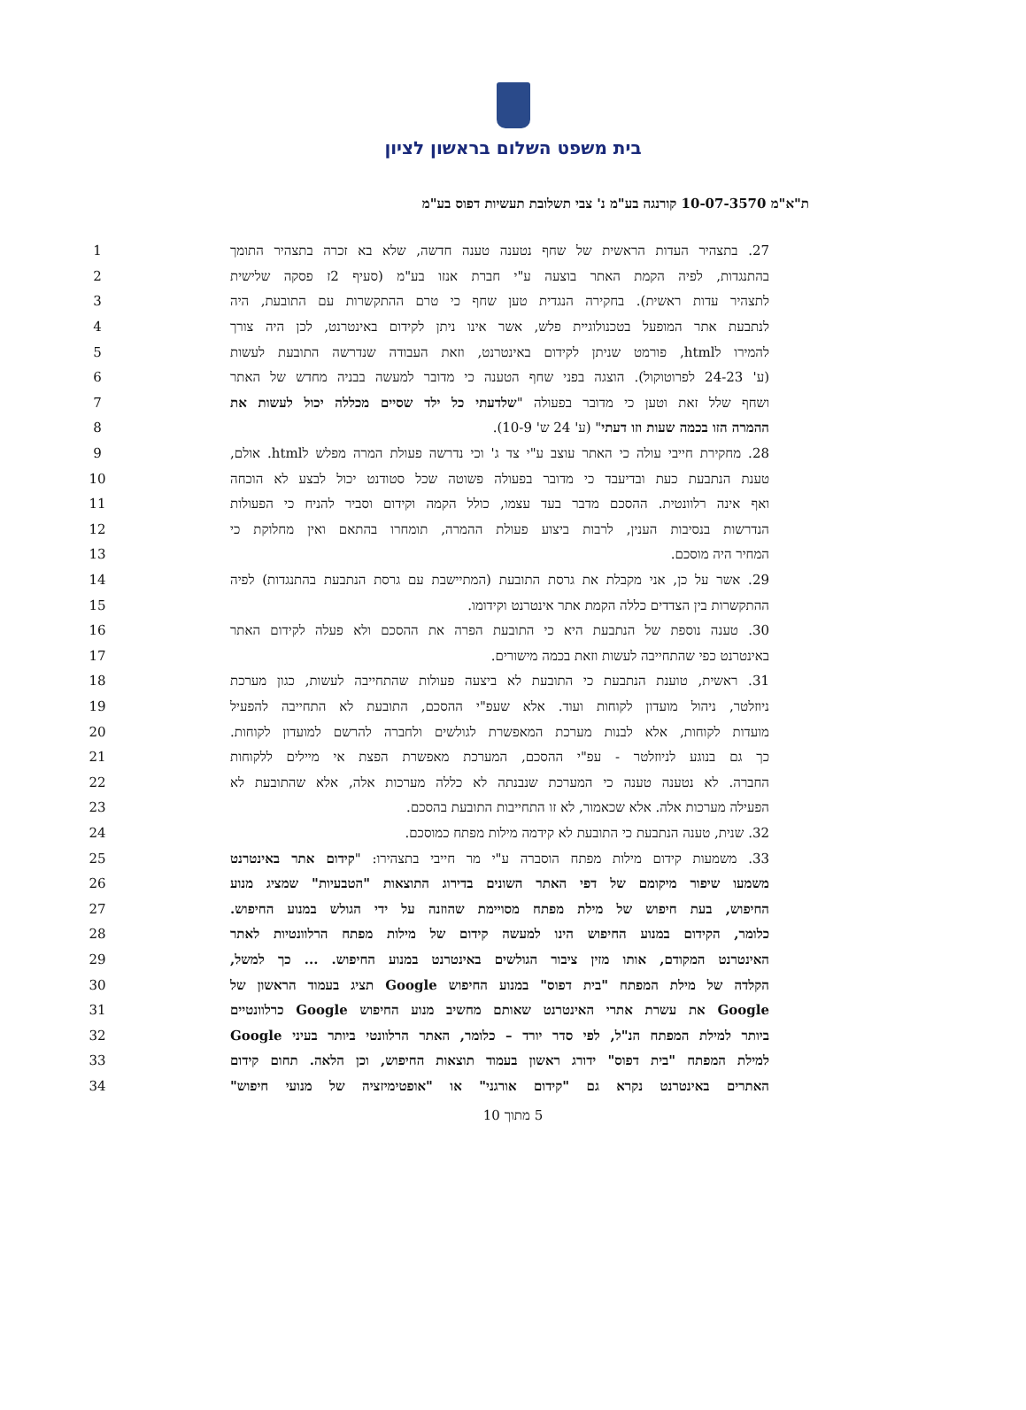בית משפט השלום בראשון לציון
ת"א"מ 10-07-3570 קורנגה בע"מ נ' צבי תשלובת תעשיות דפוס בע"מ
| 1 | 27. בתצהיר העדות הראשית של שחף נטענה טענה חדשה, שלא בא זכרה בתצהיר התומך |
| 2 | בהתנגדות, לפיה הקמת האתר בוצעה ע"י חברת אנזו בע"מ (סעיף 2ז פסקה שלישית |
| 3 | לתצהיר עדות ראשית). בחקירה הנגדית טען שחף כי טרם ההתקשרות עם התובעת, היה |
| 4 | לנתבעת אתר המופעל בטכנולוגיית פלש, אשר אינו ניתן לקידום באינטרנט, לכן היה צורך |
| 5 | להמירו לhtml, פורמט שניתן לקידום באינטרנט, וזאת העבודה שנדרשה התובעת לעשות |
| 6 | (ע' 24-23 לפרוטוקול). הוצגה בפני שחף הטענה כי מדובר למעשה בבניה מחדש של האתר |
| 7 | ושחף שלל זאת וטען כי מדובר בפעולה " שלדעתי כל ילד שסיים מכללה יכול לעשות את |
| 8 | ההמרה הזו בכמה שעות וזו דעתי " (ע' 24 ש' 10-9). |
| 9 | 28. מחקירת חייבי עולה כי האתר עוצב ע"י צד ג' וכי נדרשה פעולת המרה מפלש לhtml. אולם, |
| 10 | טענת הנתבעת כעת ובדיעבד כי מדובר בפעולה פשוטה שכל סטודנט יכול לבצע לא הוכחה |
| 11 | ואף אינה רלוונטית. ההסכם מדבר בעד עצמו, כולל הקמה וקידום וסביר להניח כי הפעולות |
| 12 | הנדרשות בנסיבות הענין, לרבות ביצוע פעולת ההמרה, תומחרו בהתאם ואין מחלוקת כי |
| 13 | המחיר היה מוסכם. |
| 14 | 29. אשר על כן, אני מקבלת את גרסת התובעת (המתיישבת עם גרסת הנתבעת בהתנגדות) לפיה |
| 15 | ההתקשרות בין הצדדים כללה הקמת אתר אינטרנט וקידומו. |
| 16 | 30. טענה נוספת של הנתבעת היא כי התובעת הפרה את ההסכם ולא פעלה לקידום האתר |
| 17 | באינטרנט כפי שהתחייבה לעשות וזאת בכמה מישורים. |
| 18 | 31. ראשית, טוענת הנתבעת כי התובעת לא ביצעה פעולות שהתחייבה לעשות, כגון מערכת |
| 19 | ניוזלטר, ניהול מועדון לקוחות ועוד. אלא שעפ"י ההסכם, התובעת לא התחייבה להפעיל |
| 20 | מועדות לקוחות, אלא לבנות מערכת המאפשרת לגולשים ולחברה להרשם למועדון לקוחות. |
| 21 | כך גם בנוגע לניוזלטר - עפ"י ההסכם, המערכת מאפשרת הפצת אי מיילים ללקוחות |
| 22 | החברה. לא נטענה טענה כי המערכת שנבנתה לא כללה מערכות אלה, אלא שהתובעת לא |
| 23 | הפעילה מערכות אלה. אלא שכאמור, לא זו התחייבות התובעת בהסכם. |
| 24 | 32. שנית, טענה הנתבעת כי התובעת לא קידמה מילות מפתח כמוסכם. |
| 25 | 33. משמעות קידום מילות מפתח הוסברה ע"י מר חייבי בתצהירו: " קידום אתר באינטרנט |
| 26 | משמעו שיפור מיקומם של דפי האתר השונים בדירוג התוצאות "הטבעיות" שמציג מנוע |
| 27 | החיפוש, בעת חיפוש של מילת מפתח מסויימת שהוזנה על ידי הגולש במנוע החיפוש. |
| 28 | כלומר, הקידום במנוע החיפוש הינו למעשה קידום של מילות מפתח הרלוונטיות לאתר |
| 29 | האינטרנט המקודם, אותו מזין ציבור הגולשים באינטרנט במנוע החיפוש. ... כך למשל, |
| 30 | הקלדה של מילת המפתח "בית דפוס" במנוע החיפוש Google תציג בעמוד הראשון של |
| 31 | Google את עשרת אתרי האינטרנט שאותם מחשיב מנוע החיפוש Google כרלוונטיים |
| 32 | ביותר למילת המפתח הנ"ל, לפי סדר יורד – כלומר, האתר הרלוונטי ביותר בעיני Google |
| 33 | למילת המפתח "בית דפוס" ידורג ראשון בעמוד תוצאות החיפוש, וכן הלאה. תחום קידום |
| 34 | האתרים באינטרנט נקרא גם "קידום אורגני" או "אופטימיזציה של מנועי חיפוש" |
5 מתוך 10